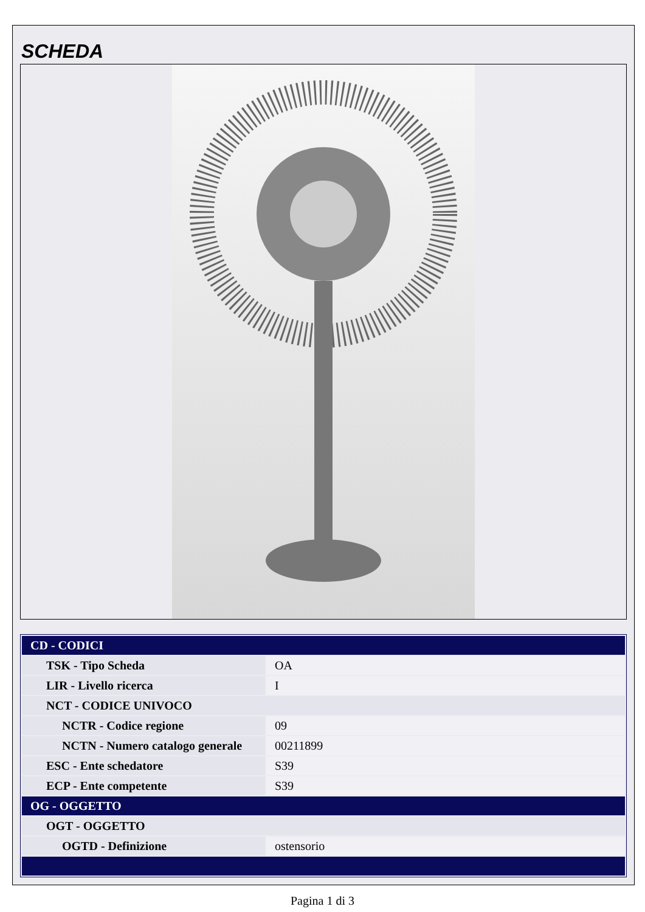SCHEDA
| CD - CODICI | |
| TSK - Tipo Scheda | OA |
| LIR - Livello ricerca | I |
| NCT - CODICE UNIVOCO | |
| NCTR - Codice regione | 09 |
| NCTN - Numero catalogo generale | 00211899 |
| ESC - Ente schedatore | S39 |
| ECP - Ente competente | S39 |
| OG - OGGETTO | |
| OGT - OGGETTO | |
| OGTD - Definizione | ostensorio |
Pagina 1 di 3